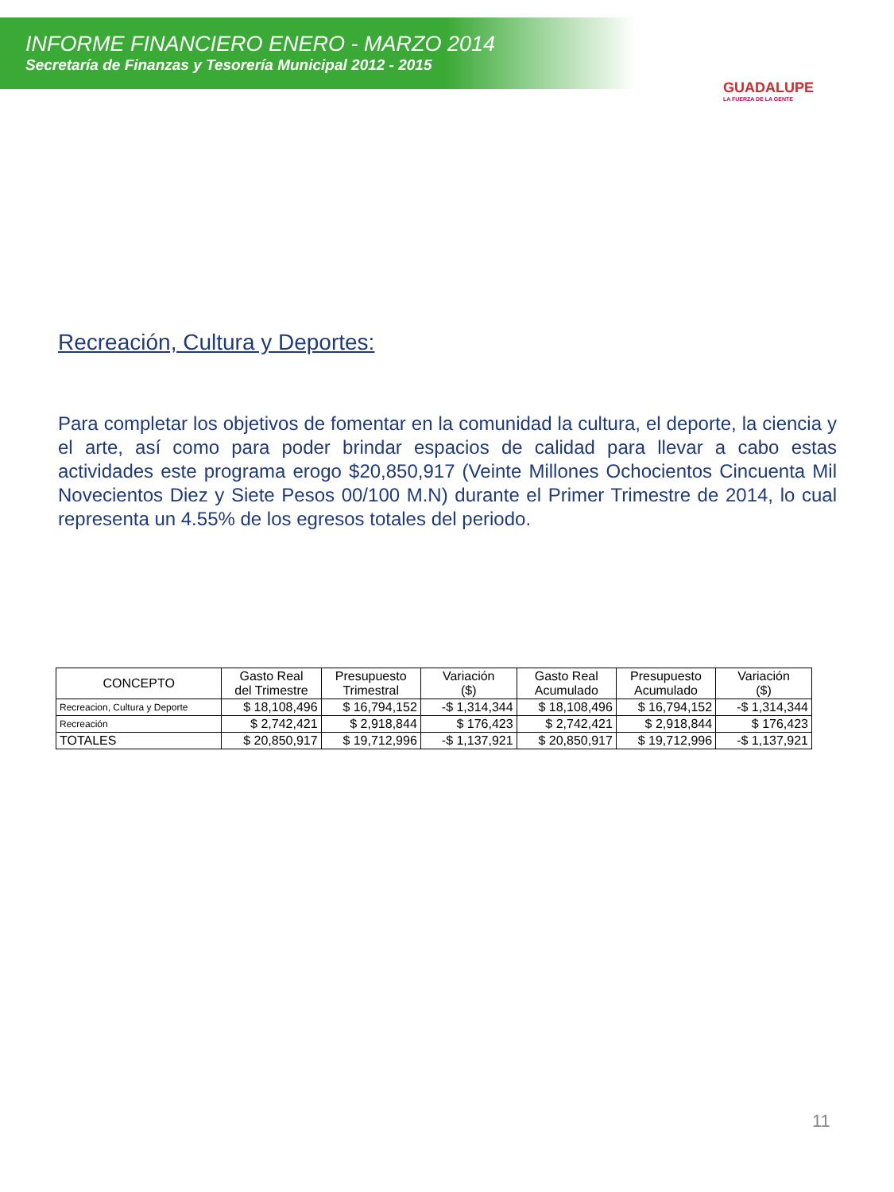INFORME FINANCIERO ENERO - MARZO 2014
Secretaría de Finanzas y Tesorería Municipal 2012 - 2015
GUADALUPE
LA FUERZA DE LA GENTE
Recreación, Cultura y Deportes:
Para completar los objetivos de fomentar en la comunidad la cultura, el deporte, la ciencia y el arte, así como para poder brindar espacios de calidad para llevar a cabo estas actividades este programa erogo $20,850,917 (Veinte Millones Ochocientos Cincuenta Mil Novecientos Diez y Siete Pesos 00/100 M.N) durante el Primer Trimestre de 2014, lo cual representa un 4.55% de los egresos totales del periodo.
| CONCEPTO | Gasto Real del Trimestre | Presupuesto Trimestral | Variación ($) | Gasto Real Acumulado | Presupuesto Acumulado | Variación ($) |
| --- | --- | --- | --- | --- | --- | --- |
| Recreacion, Cultura y Deporte | $ 18,108,496 | $ 16,794,152 | -$ 1,314,344 | $ 18,108,496 | $ 16,794,152 | -$ 1,314,344 |
| Recreación | $ 2,742,421 | $ 2,918,844 | $ 176,423 | $ 2,742,421 | $ 2,918,844 | $ 176,423 |
| TOTALES | $ 20,850,917 | $ 19,712,996 | -$ 1,137,921 | $ 20,850,917 | $ 19,712,996 | -$ 1,137,921 |
11